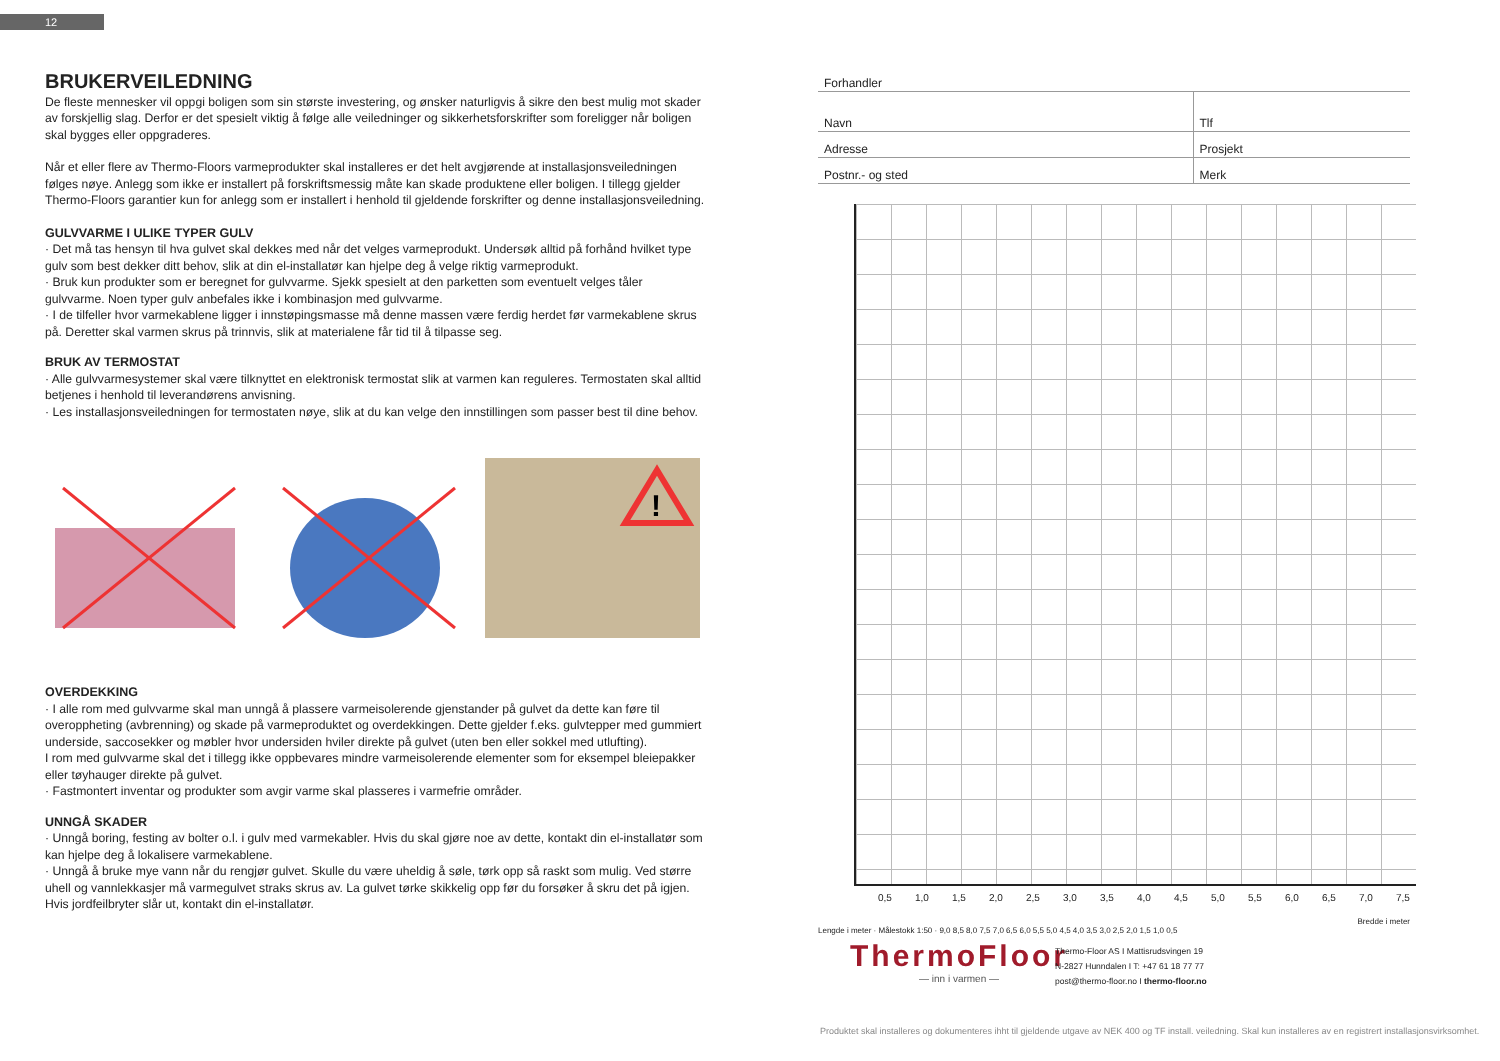12
BRUKERVEILEDNING
De fleste mennesker vil oppgi boligen som sin største investering, og ønsker naturligvis å sikre den best mulig mot skader av forskjellig slag. Derfor er det spesielt viktig å følge alle veiledninger og sikkerhetsforskrifter som foreligger når boligen skal bygges eller oppgraderes.
Når et eller flere av Thermo-Floors varmeprodukter skal installeres er det helt avgjørende at installasjonsveiledningen følges nøye. Anlegg som ikke er installert på forskriftsmessig måte kan skade produktene eller boligen. I tillegg gjelder Thermo-Floors garantier kun for anlegg som er installert i henhold til gjeldende forskrifter og denne installasjonsveiledning.
GULVVARME I ULIKE TYPER GULV
· Det må tas hensyn til hva gulvet skal dekkes med når det velges varmeprodukt. Undersøk alltid på forhånd hvilket type gulv som best dekker ditt behov, slik at din el-installatør kan hjelpe deg å velge riktig varmeprodukt.
· Bruk kun produkter som er beregnet for gulvvarme. Sjekk spesielt at den parketten som eventuelt velges tåler gulvvarme. Noen typer gulv anbefales ikke i kombinasjon med gulvvarme.
· I de tilfeller hvor varmekablene ligger i innstøpingsmasse må denne massen være ferdig herdet før varmekablene skrus på. Deretter skal varmen skrus på trinnvis, slik at materialene får tid til å tilpasse seg.
BRUK AV TERMOSTAT
· Alle gulvvarmesystemer skal være tilknyttet en elektronisk termostat slik at varmen kan reguleres. Termostaten skal alltid betjenes i henhold til leverandørens anvisning.
· Les installasjonsveiledningen for termostaten nøye, slik at du kan velge den innstillingen som passer best til dine behov.
!
OVERDEKKING
· I alle rom med gulvvarme skal man unngå å plassere varmeisolerende gjenstander på gulvet da dette kan føre til overoppheting (avbrenning) og skade på varmeproduktet og overdekkingen. Dette gjelder f.eks. gulvtepper med gummiert underside, saccosekker og møbler hvor undersiden hviler direkte på gulvet (uten ben eller sokkel med utlufting).
I rom med gulvvarme skal det i tillegg ikke oppbevares mindre varmeisolerende elementer som for eksempel bleiepakker eller tøyhauger direkte på gulvet.
· Fastmontert inventar og produkter som avgir varme skal plasseres i varmefrie områder.
UNNGÅ SKADER
· Unngå boring, festing av bolter o.l. i gulv med varmekabler. Hvis du skal gjøre noe av dette, kontakt din el-installatør som kan hjelpe deg å lokalisere varmekablene.
· Unngå å bruke mye vann når du rengjør gulvet. Skulle du være uheldig å søle, tørk opp så raskt som mulig. Ved større uhell og vannlekkasjer må varmegulvet straks skrus av. La gulvet tørke skikkelig opp før du forsøker å skru det på igjen. Hvis jordfeilbryter slår ut, kontakt din el-installatør.
| Forhandler | |
| Navn | Tlf |
| Adresse | Prosjekt |
| Postnr.- og sted | Merk |
0,5 1,0 1,5 2,0 2,5 3,0 3,5 4,0 4,5 5,0 5,5 6,0 6,5 7,0 7,5
Bredde i meter
Lengde i meter · Målestokk 1:50 · 9,0 8,5 8,0 7,5 7,0 6,5 6,0 5,5 5,0 4,5 4,0 3,5 3,0 2,5 2,0 1,5 1,0 0,5
ThermoFloor
— inn i varmen —
Thermo-Floor AS I Mattisrudsvingen 19
N-2827 Hunndalen I T: +47 61 18 77 77
post@thermo-floor.no I thermo-floor.no
Produktet skal installeres og dokumenteres ihht til gjeldende utgave av NEK 400 og TF install. veiledning. Skal kun installeres av en registrert installasjonsvirksomhet.